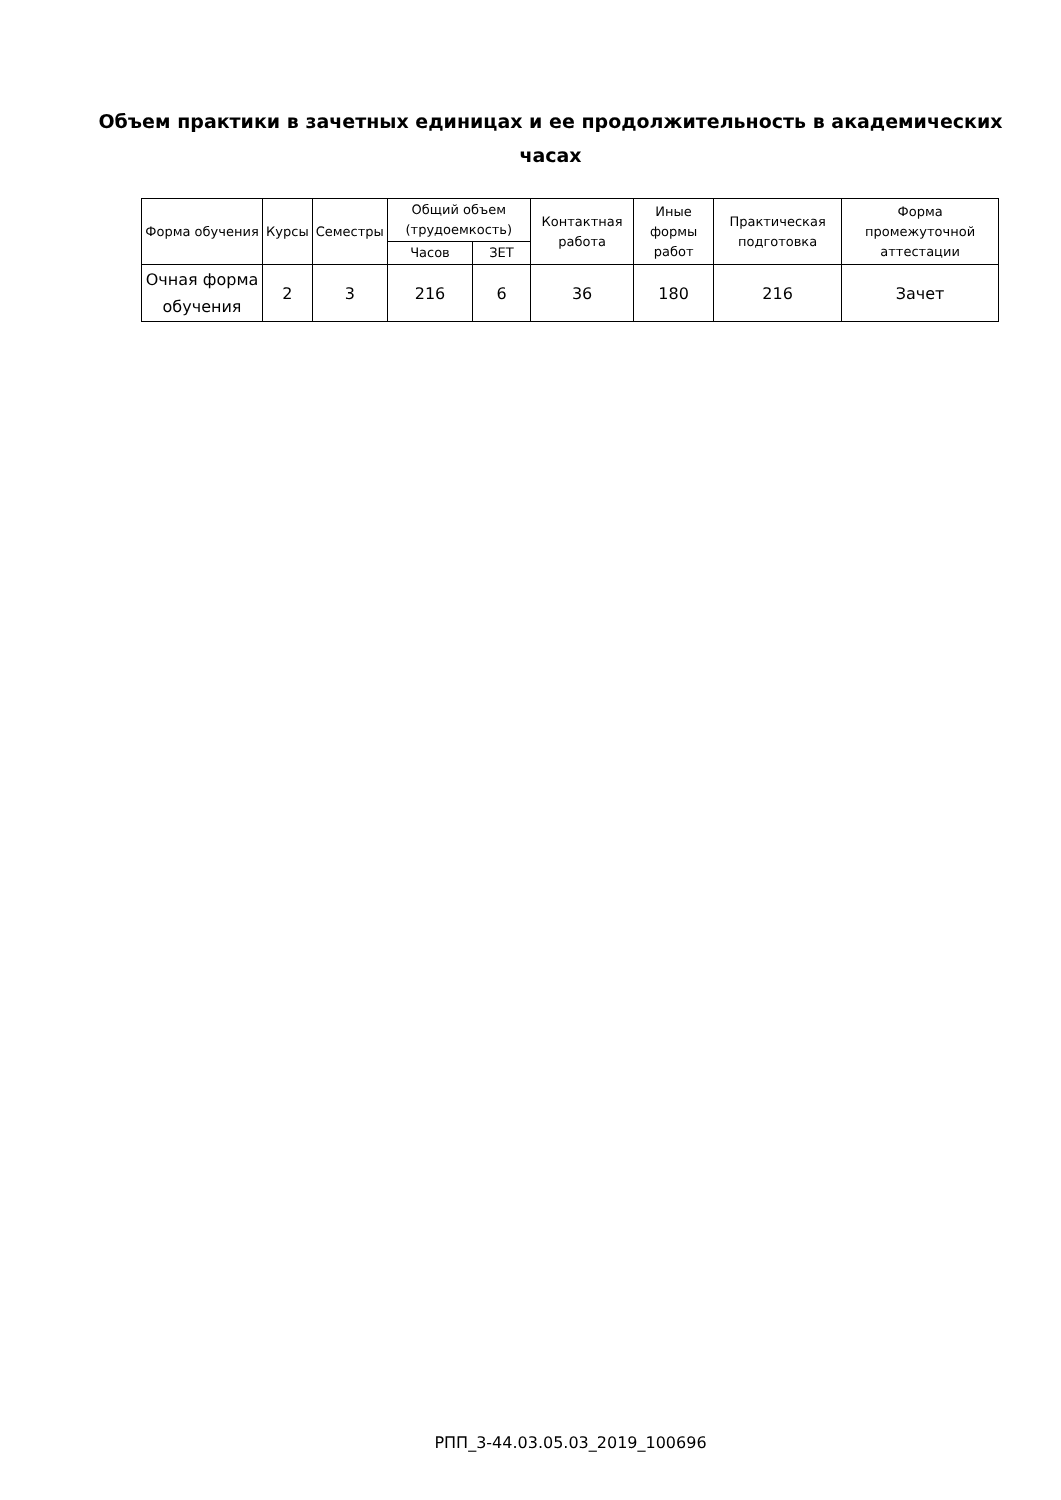Объем практики в зачетных единицах и ее продолжительность в академических часах
| Форма обучения | Курсы | Семестры | Общий объем (трудоемкость) | | Контактная работа | Иные формы работ | Практическая подготовка | Форма промежуточной аттестации |
| --- | --- | --- | --- | --- | --- | --- | --- | --- |
| | | | Часов | ЗЕТ | | | | |
| Очная форма обучения | 2 | 3 | 216 | 6 | 36 | 180 | 216 | Зачет |
РПП_3-44.03.05.03_2019_100696